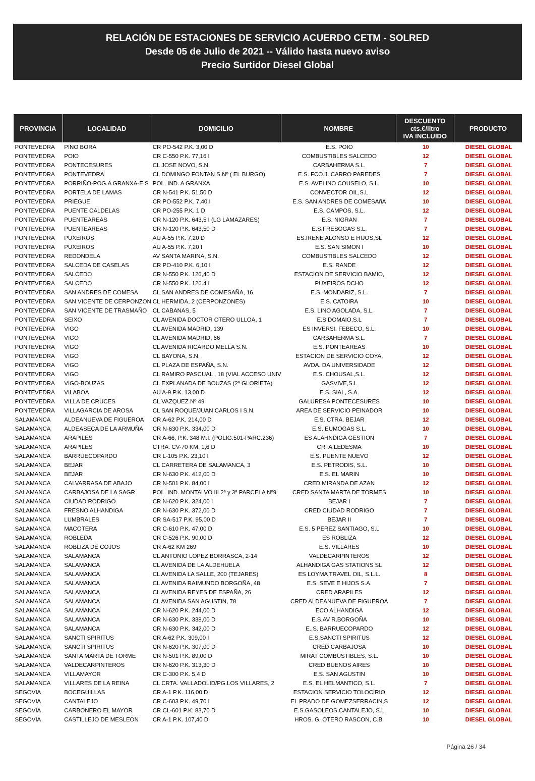RELACIÓN DE ESTACIONES DE SERVICIO ACUERDO CETM - SOLRED
Desde 05 de Julio de 2021 -- Válido hasta nuevo aviso
Precio Surtidor Diesel Global
| PROVINCIA | LOCALIDAD | DOMICILIO | NOMBRE | DESCUENTO cts.€/litro IVA INCLUIDO | PRODUCTO |
| --- | --- | --- | --- | --- | --- |
| PONTEVEDRA | PINO BORA | CR PO-542 P.K. 3,00 D | E.S. POIO | 10 | DIESEL GLOBAL |
| PONTEVEDRA | POIO | CR C-550 P.K. 77,16 I | COMBUSTIBLES SALCEDO | 12 | DIESEL GLOBAL |
| PONTEVEDRA | PONTECESURES | CL JOSE NOVO, S.N. | CARBAHERMA S.L. | 7 | DIESEL GLOBAL |
| PONTEVEDRA | PONTEVEDRA | CL DOMINGO FONTAN S.Nº ( EL BURGO) | E.S. FCO.J. CARRO PAREDES | 7 | DIESEL GLOBAL |
| PONTEVEDRA | PORRIÑO-POG.A GRANXA-E.S | POL. IND. A GRANXA | E.S. AVELINO COUSELO, S.L. | 10 | DIESEL GLOBAL |
| PONTEVEDRA | PORTELA DE LAMAS | CR N-541 P.K. 51,50 D | CONVECTOR OIL,S.L | 12 | DIESEL GLOBAL |
| PONTEVEDRA | PRIEGUE | CR PO-552 P.K. 7,40 I | E.S. SAN ANDRES DE COMESAñA | 10 | DIESEL GLOBAL |
| PONTEVEDRA | PUENTE CALDELAS | CR PO-255 P.K. 1 D | E.S. CAMPOS, S.L. | 12 | DIESEL GLOBAL |
| PONTEVEDRA | PUENTEAREAS | CR N-120 P.K. 643,5 I (LG LAMAZARES) | E.S. NIGRAN | 7 | DIESEL GLOBAL |
| PONTEVEDRA | PUENTEAREAS | CR N-120 P.K. 643,50 D | E.S.FRESOGAS S.L. | 7 | DIESEL GLOBAL |
| PONTEVEDRA | PUXEIROS | AU A-55 P.K. 7,20 D | ES.IRENE ALONSO E HIJOS,SL | 12 | DIESEL GLOBAL |
| PONTEVEDRA | PUXEIROS | AU A-55 P.K. 7,20 I | E.S. SAN SIMON I | 10 | DIESEL GLOBAL |
| PONTEVEDRA | REDONDELA | AV SANTA MARINA, S.N. | COMBUSTIBLES SALCEDO | 12 | DIESEL GLOBAL |
| PONTEVEDRA | SALCEDA DE CASELAS | CR PO-410 P.K. 6,10 I | E.S. RANDE | 12 | DIESEL GLOBAL |
| PONTEVEDRA | SALCEDO | CR N-550 P.K. 126,40 D | ESTACION DE SERVICIO BAMIO, | 12 | DIESEL GLOBAL |
| PONTEVEDRA | SALCEDO | CR N-550 P.K. 126.4 I | PUXEIROS DCHO | 12 | DIESEL GLOBAL |
| PONTEVEDRA | SAN ANDRES DE COMESA | CL SAN ANDRES DE COMESAÑA, 16 | E.S. MONDARIZ, S.L. | 7 | DIESEL GLOBAL |
| PONTEVEDRA | SAN VICENTE DE CERPONZON | CL HERMIDA, 2 (CERPONZONES) | E.S. CATOIRA | 10 | DIESEL GLOBAL |
| PONTEVEDRA | SAN VICENTE DE TRASMAÑO | CL CABANAS, 5 | E.S. LINO AGOLADA, S.L. | 7 | DIESEL GLOBAL |
| PONTEVEDRA | SEIXO | CL AVENIDA DOCTOR OTERO ULLOA, 1 | E.S DOMAIO,S.L | 7 | DIESEL GLOBAL |
| PONTEVEDRA | VIGO | CL AVENIDA MADRID, 139 | ES INVERSI. FEBECO, S.L. | 10 | DIESEL GLOBAL |
| PONTEVEDRA | VIGO | CL AVENIDA MADRID, 66 | CARBAHERMA S.L. | 7 | DIESEL GLOBAL |
| PONTEVEDRA | VIGO | CL AVENIDA RICARDO MELLA S.N. | E.S. PONTEAREAS | 10 | DIESEL GLOBAL |
| PONTEVEDRA | VIGO | CL BAYONA, S.N. | ESTACION DE SERVICIO COYA, | 12 | DIESEL GLOBAL |
| PONTEVEDRA | VIGO | CL PLAZA DE ESPAÑA, S.N. | AVDA. DA UNIVERSIDADE | 12 | DIESEL GLOBAL |
| PONTEVEDRA | VIGO | CL RAMIRO PASCUAL , 18 (VIAL ACCESO UNIV | E.S. CHOUSAL,S.L. | 12 | DIESEL GLOBAL |
| PONTEVEDRA | VIGO-BOUZAS | CL EXPLANADA DE BOUZAS (2º GLORIETA) | GASVIVE,S.L | 12 | DIESEL GLOBAL |
| PONTEVEDRA | VILABOA | AU A-9 P.K. 13,00 D | E.S. SIAL, S.A. | 12 | DIESEL GLOBAL |
| PONTEVEDRA | VILLA DE CRUCES | CL VAZQUEZ Nº 49 | GALURESA PONTECESURES | 10 | DIESEL GLOBAL |
| PONTEVEDRA | VILLAGARCIA DE AROSA | CL SAN ROQUE/JUAN CARLOS I S.N. | AREA DE SERVICIO PEINADOR | 10 | DIESEL GLOBAL |
| SALAMANCA | ALDEANUEVA DE FIGUEROA | CR A-62 P.K. 214,00 D | E.S. CTRA. BEJAR | 12 | DIESEL GLOBAL |
| SALAMANCA | ALDEASECA DE LA ARMUÑA | CR N-630 P.K. 334,00 D | E.S. EUMOGAS S.L. | 10 | DIESEL GLOBAL |
| SALAMANCA | ARAPILES | CR A-66, P.K. 348 M.I. (POLIG.501-PARC.236) | ES ALAHNDIGA GESTION | 7 | DIESEL GLOBAL |
| SALAMANCA | ARAPILES | CTRA. CV-70 KM. 1,6 D | CRTA.LEDESMA | 10 | DIESEL GLOBAL |
| SALAMANCA | BARRUECOPARDO | CR L-105 P.K. 23,10 I | E.S. PUENTE NUEVO | 12 | DIESEL GLOBAL |
| SALAMANCA | BEJAR | CL CARRETERA DE SALAMANCA, 3 | E.S. PETRODIS, S.L. | 10 | DIESEL GLOBAL |
| SALAMANCA | BEJAR | CR N-630 P.K. 412,00 D | E.S. EL MARIN | 10 | DIESEL GLOBAL |
| SALAMANCA | CALVARRASA DE ABAJO | CR N-501 P.K. 84,00 I | CRED MIRANDA DE AZAN | 12 | DIESEL GLOBAL |
| SALAMANCA | CARBAJOSA DE LA SAGR | POL. IND. MONTALVO III 2ª y 3ª PARCELA Nº9 | CRED SANTA MARTA DE TORMES | 10 | DIESEL GLOBAL |
| SALAMANCA | CIUDAD RODRIGO | CR N-620 P.K. 324,00 I | BEJAR I | 7 | DIESEL GLOBAL |
| SALAMANCA | FRESNO ALHANDIGA | CR N-630 P.K. 372,00 D | CRED CIUDAD RODRIGO | 7 | DIESEL GLOBAL |
| SALAMANCA | LUMBRALES | CR SA-517 P.K. 95,00 D | BEJAR II | 7 | DIESEL GLOBAL |
| SALAMANCA | MACOTERA | CR C-610 P.K. 47.00 D | E.S. 5 PEREZ SANTIAGO, S.L | 10 | DIESEL GLOBAL |
| SALAMANCA | ROBLEDA | CR C-526 P.K. 90,00 D | ES ROBLIZA | 12 | DIESEL GLOBAL |
| SALAMANCA | ROBLIZA DE COJOS | CR A-62 KM 269 | E.S. VILLARES | 10 | DIESEL GLOBAL |
| SALAMANCA | SALAMANCA | CL ANTONIO LOPEZ BORRASCA, 2-14 | VALDECARPINTEROS | 12 | DIESEL GLOBAL |
| SALAMANCA | SALAMANCA | CL AVENIDA DE LA ALDEHUELA | ALHANDIGA GAS STATIONS SL | 12 | DIESEL GLOBAL |
| SALAMANCA | SALAMANCA | CL AVENIDA LA SALLE, 200 (TEJARES) | ES LOYMA TRAVEL OIL, S.L.L. | 8 | DIESEL GLOBAL |
| SALAMANCA | SALAMANCA | CL AVENIDA RAIMUNDO BORGOÑA, 48 | E.S. SEVE E HIJOS S.A. | 7 | DIESEL GLOBAL |
| SALAMANCA | SALAMANCA | CL AVENIDA REYES DE ESPAÑA, 26 | CRED ARAPILES | 12 | DIESEL GLOBAL |
| SALAMANCA | SALAMANCA | CL AVENIDA SAN AGUSTIN, 78 | CRED ALDEANUEVA DE FIGUEROA | 7 | DIESEL GLOBAL |
| SALAMANCA | SALAMANCA | CR N-620 P.K. 244,00 D | ECO ALHANDIGA | 12 | DIESEL GLOBAL |
| SALAMANCA | SALAMANCA | CR N-630 P.K. 338,00 D | E.S.AV R.BORGOÑA | 10 | DIESEL GLOBAL |
| SALAMANCA | SALAMANCA | CR N-630 P.K. 342,00 D | E..S. BARRUECOPARDO | 12 | DIESEL GLOBAL |
| SALAMANCA | SANCTI SPIRITUS | CR A-62 P.K. 309,00 I | E.S.SANCTI SPIRITUS | 12 | DIESEL GLOBAL |
| SALAMANCA | SANCTI SPIRITUS | CR N-620 P.K. 307,00 D | CRED CARBAJOSA | 10 | DIESEL GLOBAL |
| SALAMANCA | SANTA MARTA DE TORME | CR N-501 P.K. 89,00 D | MIRAT COMBUSTIBLES, S.L. | 10 | DIESEL GLOBAL |
| SALAMANCA | VALDECARPINTEROS | CR N-620 P.K. 313,30 D | CRED BUENOS AIRES | 10 | DIESEL GLOBAL |
| SALAMANCA | VILLAMAYOR | CR C-300 P.K. 5,4 D | E.S. SAN AGUSTIN | 10 | DIESEL GLOBAL |
| SALAMANCA | VILLARES DE LA REINA | CL CRTA. VALLADOLID/PG.LOS VILLARES, 2 | E.S. EL HELMANTICO, S.L. | 7 | DIESEL GLOBAL |
| SEGOVIA | BOCEGUILLAS | CR A-1 P.K. 116,00 D | ESTACION SERVICIO TOLOCIRIO | 12 | DIESEL GLOBAL |
| SEGOVIA | CANTALEJO | CR C-603 P.K. 49,70 I | EL PRADO DE GOMEZSERRACIN,S | 12 | DIESEL GLOBAL |
| SEGOVIA | CARBONERO EL MAYOR | CR CL-601 P.K. 83,70 D | E.S.GASOLEOS CANTALEJO, S.L | 10 | DIESEL GLOBAL |
| SEGOVIA | CASTILLEJO DE MESLEON | CR A-1 P.K. 107,40 D | HROS. G. OTERO RASCON, C.B. | 10 | DIESEL GLOBAL |
Página 26 / 34